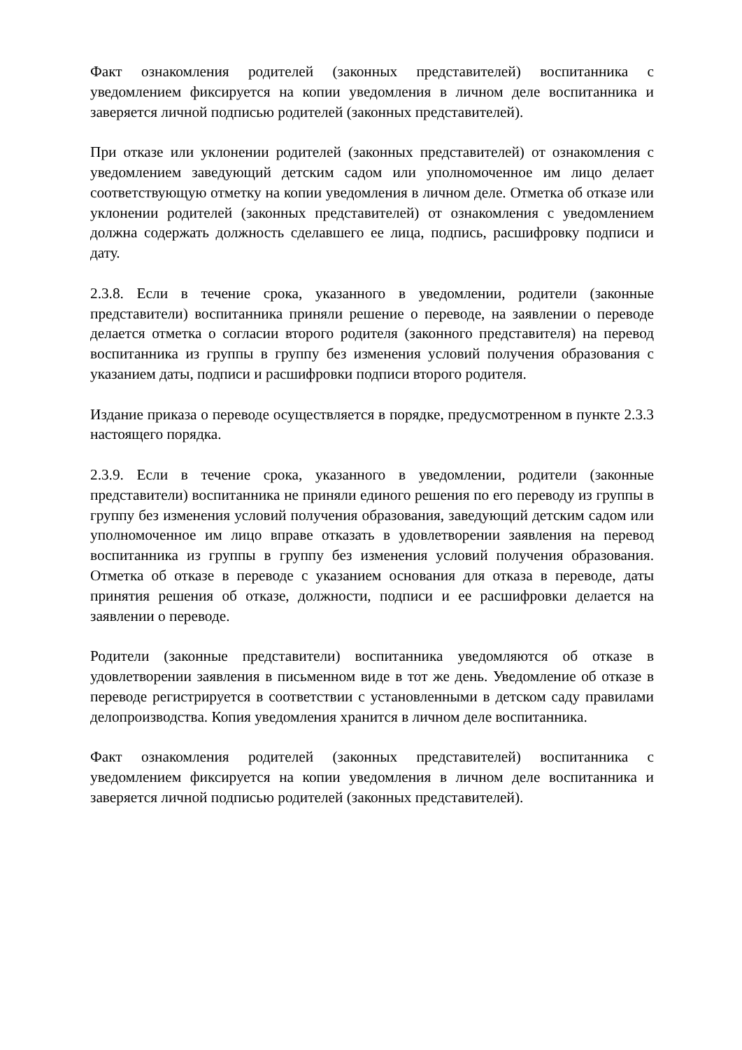Факт ознакомления родителей (законных представителей) воспитанника с уведомлением фиксируется на копии уведомления в личном деле воспитанника и заверяется личной подписью родителей (законных представителей).
При отказе или уклонении родителей (законных представителей) от ознакомления с уведомлением заведующий детским садом или уполномоченное им лицо делает соответствующую отметку на копии уведомления в личном деле. Отметка об отказе или уклонении родителей (законных представителей) от ознакомления с уведомлением должна содержать должность сделавшего ее лица, подпись, расшифровку подписи и дату.
2.3.8. Если в течение срока, указанного в уведомлении, родители (законные представители) воспитанника приняли решение о переводе, на заявлении о переводе делается отметка о согласии второго родителя (законного представителя) на перевод воспитанника из группы в группу без изменения условий получения образования с указанием даты, подписи и расшифровки подписи второго родителя.
Издание приказа о переводе осуществляется в порядке, предусмотренном в пункте 2.3.3 настоящего порядка.
2.3.9. Если в течение срока, указанного в уведомлении, родители (законные представители) воспитанника не приняли единого решения по его переводу из группы в группу без изменения условий получения образования, заведующий детским садом или уполномоченное им лицо вправе отказать в удовлетворении заявления на перевод воспитанника из группы в группу без изменения условий получения образования. Отметка об отказе в переводе с указанием основания для отказа в переводе, даты принятия решения об отказе, должности, подписи и ее расшифровки делается на заявлении о переводе.
Родители (законные представители) воспитанника уведомляются об отказе в удовлетворении заявления в письменном виде в тот же день. Уведомление об отказе в переводе регистрируется в соответствии с установленными в детском саду правилами делопроизводства. Копия уведомления хранится в личном деле воспитанника.
Факт ознакомления родителей (законных представителей) воспитанника с уведомлением фиксируется на копии уведомления в личном деле воспитанника и заверяется личной подписью родителей (законных представителей).